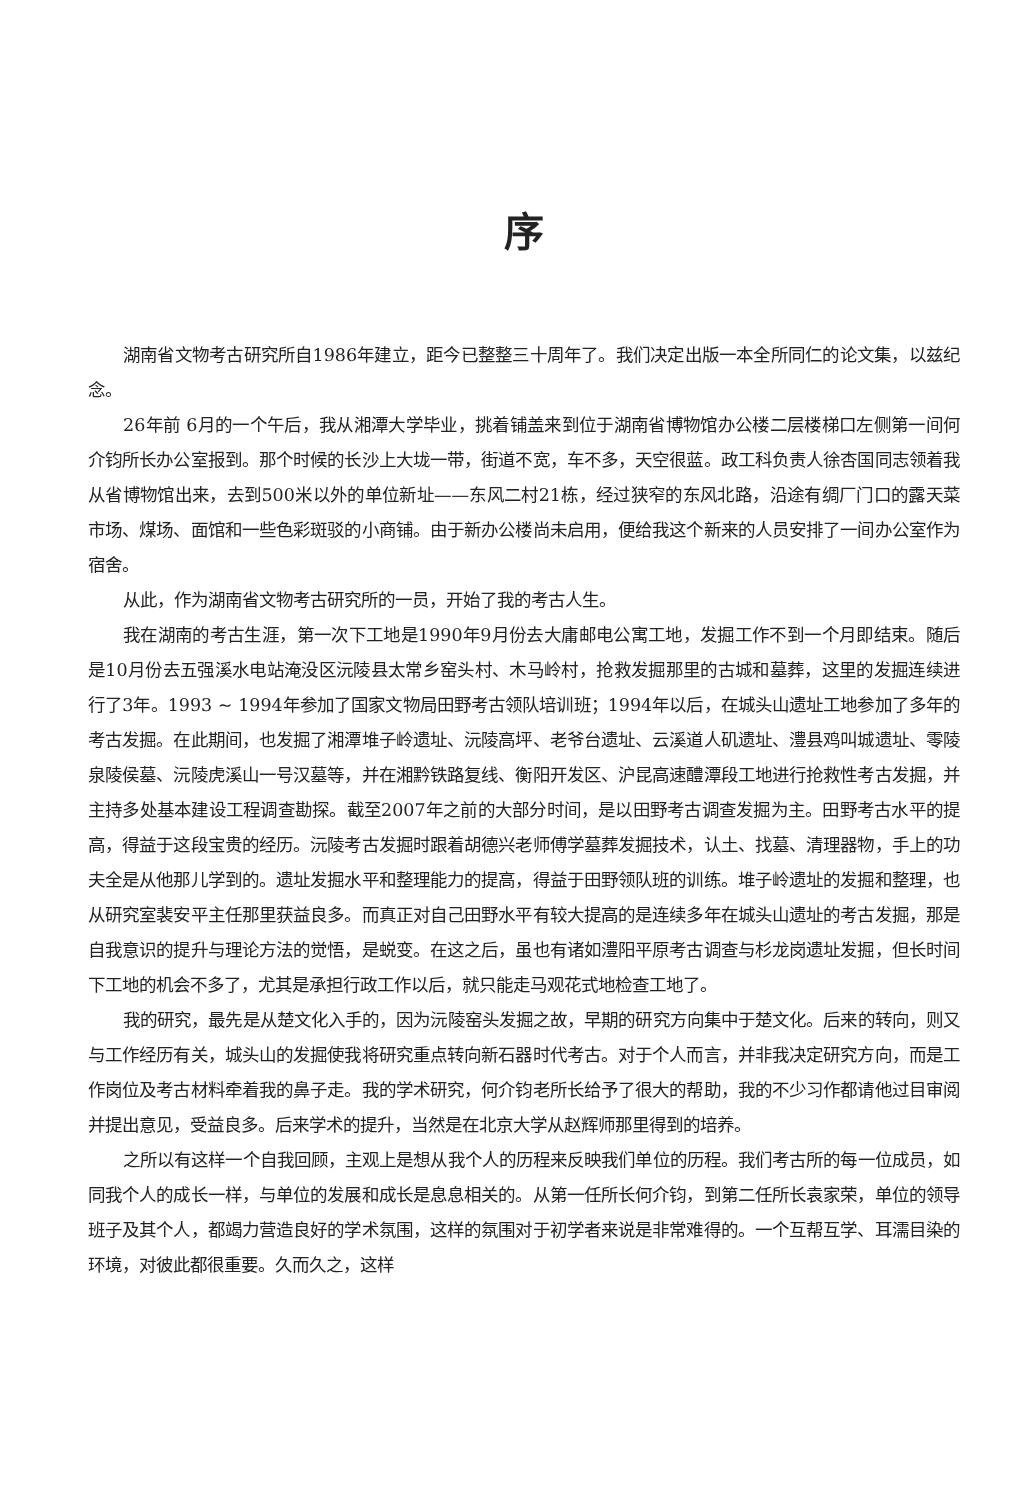序
湖南省文物考古研究所自1986年建立，距今已整整三十周年了。我们决定出版一本全所同仁的论文集，以兹纪念。
26年前 6月的一个午后，我从湘潭大学毕业，挑着铺盖来到位于湖南省博物馆办公楼二层楼梯口左侧第一间何介钧所长办公室报到。那个时候的长沙上大垅一带，街道不宽，车不多，天空很蓝。政工科负责人徐杏国同志领着我从省博物馆出来，去到500米以外的单位新址——东风二村21栋，经过狭窄的东风北路，沿途有绸厂门口的露天菜市场、煤场、面馆和一些色彩斑驳的小商铺。由于新办公楼尚未启用，便给我这个新来的人员安排了一间办公室作为宿舍。
从此，作为湖南省文物考古研究所的一员，开始了我的考古人生。
我在湖南的考古生涯，第一次下工地是1990年9月份去大庸邮电公寓工地，发掘工作不到一个月即结束。随后是10月份去五强溪水电站淹没区沅陵县太常乡窑头村、木马岭村，抢救发掘那里的古城和墓葬，这里的发掘连续进行了3年。1993 ~ 1994年参加了国家文物局田野考古领队培训班；1994年以后，在城头山遗址工地参加了多年的考古发掘。在此期间，也发掘了湘潭堆子岭遗址、沅陵高坪、老爷台遗址、云溪道人矶遗址、澧县鸡叫城遗址、零陵泉陵侯墓、沅陵虎溪山一号汉墓等，并在湘黔铁路复线、衡阳开发区、沪昆高速醴潭段工地进行抢救性考古发掘，并主持多处基本建设工程调查勘探。截至2007年之前的大部分时间，是以田野考古调查发掘为主。田野考古水平的提高，得益于这段宝贵的经历。沅陵考古发掘时跟着胡德兴老师傅学墓葬发掘技术，认土、找墓、清理器物，手上的功夫全是从他那儿学到的。遗址发掘水平和整理能力的提高，得益于田野领队班的训练。堆子岭遗址的发掘和整理，也从研究室裴安平主任那里获益良多。而真正对自己田野水平有较大提高的是连续多年在城头山遗址的考古发掘，那是自我意识的提升与理论方法的觉悟，是蜕变。在这之后，虽也有诸如澧阳平原考古调查与杉龙岗遗址发掘，但长时间下工地的机会不多了，尤其是承担行政工作以后，就只能走马观花式地检查工地了。
我的研究，最先是从楚文化入手的，因为沅陵窑头发掘之故，早期的研究方向集中于楚文化。后来的转向，则又与工作经历有关，城头山的发掘使我将研究重点转向新石器时代考古。对于个人而言，并非我决定研究方向，而是工作岗位及考古材料牵着我的鼻子走。我的学术研究，何介钧老所长给予了很大的帮助，我的不少习作都请他过目审阅并提出意见，受益良多。后来学术的提升，当然是在北京大学从赵辉师那里得到的培养。
之所以有这样一个自我回顾，主观上是想从我个人的历程来反映我们单位的历程。我们考古所的每一位成员，如同我个人的成长一样，与单位的发展和成长是息息相关的。从第一任所长何介钧，到第二任所长袁家荣，单位的领导班子及其个人，都竭力营造良好的学术氛围，这样的氛围对于初学者来说是非常难得的。一个互帮互学、耳濡目染的环境，对彼此都很重要。久而久之，这样